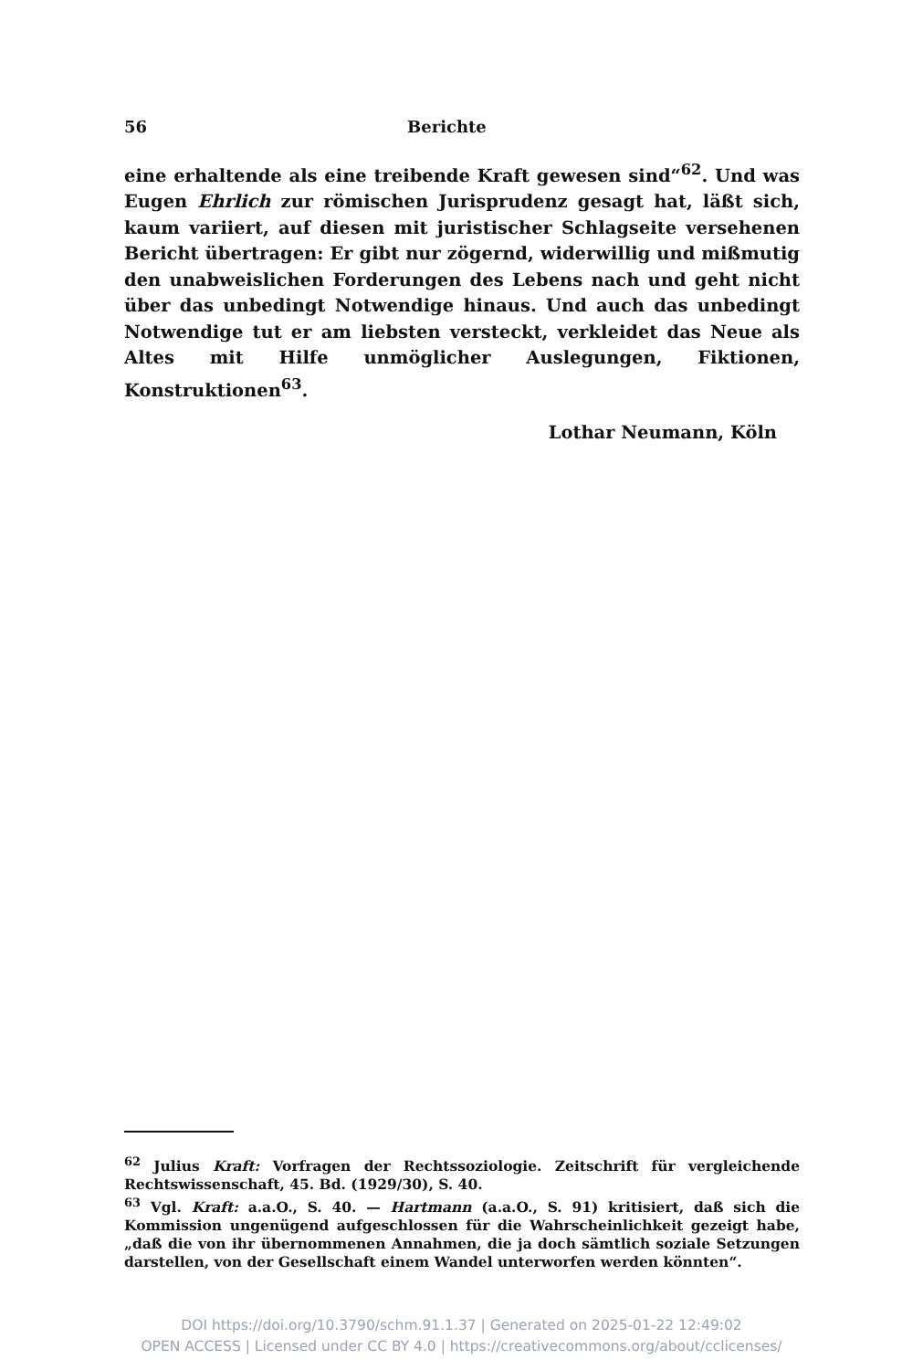56 Berichte
eine erhaltende als eine treibende Kraft gewesen sind“<sup>62</sup>. Und was Eugen Ehrlich zur römischen Jurisprudenz gesagt hat, läßt sich, kaum variiert, auf diesen mit juristischer Schlagseite versehenen Bericht übertragen: Er gibt nur zögernd, widerwillig und mißmutig den unabweislichen Forderungen des Lebens nach und geht nicht über das unbedingt Notwendige hinaus. Und auch das unbedingt Notwendige tut er am liebsten versteckt, verkleidet das Neue als Altes mit Hilfe unmöglicher Auslegungen, Fiktionen, Konstruktionen<sup>63</sup>.
Lothar Neumann, Köln
<sup>62</sup> Julius Kraft: Vorfragen der Rechtssoziologie. Zeitschrift für vergleichende Rechtswissenschaft, 45. Bd. (1929/30), S. 40.
<sup>63</sup> Vgl. Kraft: a.a.O., S. 40. — Hartmann (a.a.O., S. 91) kritisiert, daß sich die Kommission ungenügend aufgeschlossen für die Wahrscheinlichkeit gezeigt habe, „daß die von ihr übernommenen Annahmen, die ja doch sämtlich soziale Setzungen darstellen, von der Gesellschaft einem Wandel unterworfen werden könnten“.
DOI https://doi.org/10.3790/schm.91.1.37 | Generated on 2025-01-22 12:49:02
OPEN ACCESS | Licensed under CC BY 4.0 | https://creativecommons.org/about/cclicenses/